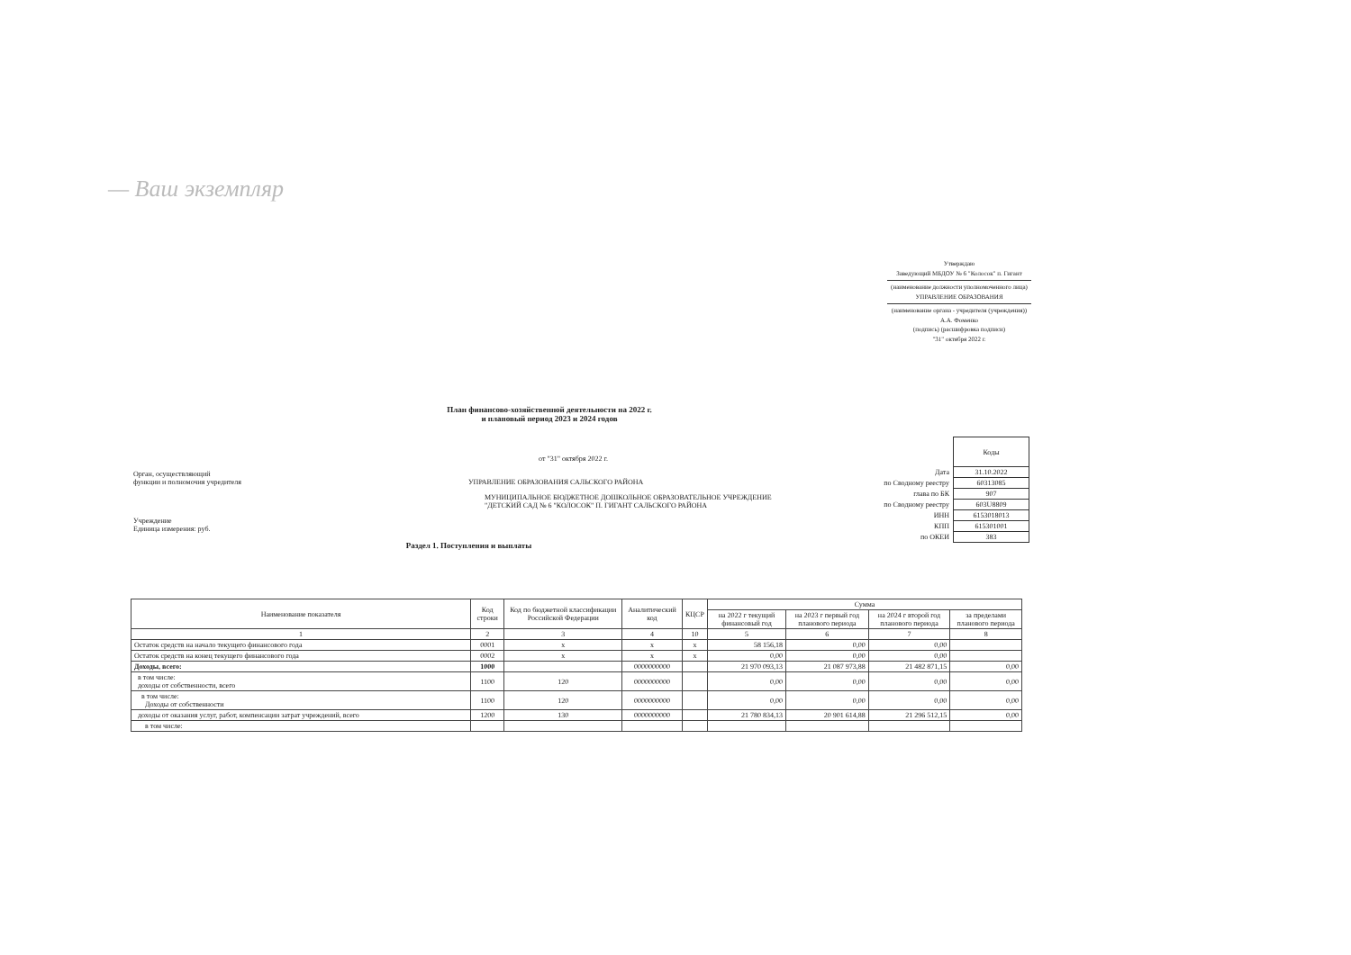— Ваш экземпляр
Утверждаю
Заведующий МБДОУ № 6 "Колосок" п. Гигант
(наименование должности уполномоченного лица)
УПРАВЛЕНИЕ ОБРАЗОВАНИЯ
(наименование органа - учредителя (учреждения))
А.А. Фоменко
(подпись) (расшифровка подписи)
"31" октября 2022 г.
План финансово-хозяйственной деятельности на 2022 г.
и плановый период 2023 и 2024 годов
| | Коды |
| Дата | 31.10.2022 |
| по Сводному реестру | 60313085 |
| глава по БК | 907 |
| по Сводному реестру | 603U8809 |
| ИНН | 6153018013 |
| КПП | 615301001 |
| по ОКЕИ | 383 |
от "31" октября 2022 г.
Орган, осуществляющий
функции и полномочия учредителя УПРАВЛЕНИЕ ОБРАЗОВАНИЯ САЛЬСКОГО РАЙОНА
МУНИЦИПАЛЬНОЕ БЮДЖЕТНОЕ ДОШКОЛЬНОЕ ОБРАЗОВАТЕЛЬНОЕ УЧРЕЖДЕНИЕ "ДЕТСКИЙ САД № 6 "КОЛОСОК" П. ГИГАНТ САЛЬСКОГО РАЙОНА
Учреждение
Единица измерения: руб.
Раздел 1. Поступления и выплаты
| Наименование показателя | Код строки | Код по бюджетной классификации Российской Федерации | Аналитический код | КЦСР | Сумма | | | |
| --- | --- | --- | --- | --- | --- | --- | --- | --- |
| | | | | | на 2022 г текущий финансовый год | на 2023 г первый год планового периода | на 2024 г второй год планового периода | за пределами планового периода |
| 1 | 2 | 3 | 4 | 10 | 5 | 6 | 7 | 8 |
| Остаток средств на начало текущего финансового года | 0001 | x | x | x | 58 156,18 | 0,00 | 0,00 | |
| Остаток средств на конец текущего финансового года | 0002 | x | x | x | 0,00 | 0,00 | 0,00 | |
| Доходы, всего: | 1000 | | 0000000000 | | 21 970 093,13 | 21 087 973,88 | 21 482 871,15 | 0,00 |
| в том числе: доходы от собственности, всего | 1100 | 120 | 0000000000 | | 0,00 | 0,00 | 0,00 | 0,00 |
| в том числе: Доходы от собственности | 1100 | 120 | 0000000000 | | 0,00 | 0,00 | 0,00 | 0,00 |
| доходы от оказания услуг, работ, компенсации затрат учреждений, всего | 1200 | 130 | 0000000000 | | 21 780 834,13 | 20 901 614,88 | 21 296 512,15 | 0,00 |
| в том числе: | | | | | | | | |